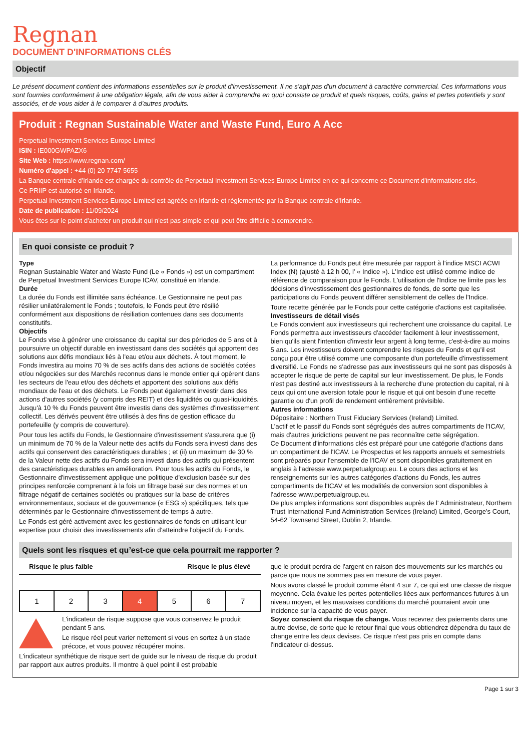Regnan
DOCUMENT D'INFORMATIONS CLÉS
Objectif
Le présent document contient des informations essentielles sur le produit d'investissement. Il ne s'agit pas d'un document à caractère commercial. Ces informations vous sont fournies conformément à une obligation légale, afin de vous aider à comprendre en quoi consiste ce produit et quels risques, coûts, gains et pertes potentiels y sont associés, et de vous aider à le comparer à d'autres produits.
Produit : Regnan Sustainable Water and Waste Fund, Euro A Acc
Perpetual Investment Services Europe Limited
ISIN : IE000GWPAZX6
Site Web : https://www.regnan.com/
Numéro d'appel : +44 (0) 20 7747 5655
La Banque centrale d'Irlande est chargée du contrôle de Perpetual Investment Services Europe Limited en ce qui concerne ce Document d'informations clés.
Ce PRIIP est autorisé en Irlande.
Perpetual Investment Services Europe Limited est agréée en Irlande et réglementée par la Banque centrale d'Irlande.
Date de publication : 11/09/2024
Vous êtes sur le point d'acheter un produit qui n'est pas simple et qui peut être difficile à comprendre.
En quoi consiste ce produit ?
Type
Regnan Sustainable Water and Waste Fund (Le « Fonds ») est un compartiment de Perpetual Investment Services Europe ICAV, constitué en Irlande.
Durée
La durée du Fonds est illimitée sans échéance. Le Gestionnaire ne peut pas résilier unilatéralement le Fonds ; toutefois, le Fonds peut être résilié conformément aux dispositions de résiliation contenues dans ses documents constitutifs.
Objectifs
Le Fonds vise à générer une croissance du capital sur des périodes de 5 ans et à poursuivre un objectif durable en investissant dans des sociétés qui apportent des solutions aux défis mondiaux liés à l'eau et/ou aux déchets. À tout moment, le Fonds investira au moins 70 % de ses actifs dans des actions de sociétés cotées et/ou négociées sur des Marchés reconnus dans le monde entier qui opèrent dans les secteurs de l'eau et/ou des déchets et apportent des solutions aux défis mondiaux de l'eau et des déchets. Le Fonds peut également investir dans des actions d'autres sociétés (y compris des REIT) et des liquidités ou quasi-liquidités. Jusqu'à 10 % du Fonds peuvent être investis dans des systèmes d'investissement collectif. Les dérivés peuvent être utilisés à des fins de gestion efficace du portefeuille (y compris de couverture).
Pour tous les actifs du Fonds, le Gestionnaire d'investissement s'assurera que (i) un minimum de 70 % de la Valeur nette des actifs du Fonds sera investi dans des actifs qui conservent des caractéristiques durables ; et (ii) un maximum de 30 % de la Valeur nette des actifs du Fonds sera investi dans des actifs qui présentent des caractéristiques durables en amélioration. Pour tous les actifs du Fonds, le Gestionnaire d'investissement applique une politique d'exclusion basée sur des principes renforcée comprenant à la fois un filtrage basé sur des normes et un filtrage négatif de certaines sociétés ou pratiques sur la base de critères environnementaux, sociaux et de gouvernance (« ESG ») spécifiques, tels que déterminés par le Gestionnaire d'investissement de temps à autre.
Le Fonds est géré activement avec les gestionnaires de fonds en utilisant leur expertise pour choisir des investissements afin d'atteindre l'objectif du Fonds.
La performance du Fonds peut être mesurée par rapport à l'indice MSCI ACWI Index (N) (ajusté à 12 h 00, l' « Indice »). L'Indice est utilisé comme indice de référence de comparaison pour le Fonds. L'utilisation de l'Indice ne limite pas les décisions d'investissement des gestionnaires de fonds, de sorte que les participations du Fonds peuvent différer sensiblement de celles de l'Indice.
Toute recette générée par le Fonds pour cette catégorie d'actions est capitalisée.
Investisseurs de détail visés
Le Fonds convient aux investisseurs qui recherchent une croissance du capital. Le Fonds permettra aux investisseurs d'accéder facilement à leur investissement, bien qu'ils aient l'intention d'investir leur argent à long terme, c'est-à-dire au moins 5 ans. Les investisseurs doivent comprendre les risques du Fonds et qu'il est conçu pour être utilisé comme une composante d'un portefeuille d'investissement diversifié. Le Fonds ne s'adresse pas aux investisseurs qui ne sont pas disposés à accepter le risque de perte de capital sur leur investissement. De plus, le Fonds n'est pas destiné aux investisseurs à la recherche d'une protection du capital, ni à ceux qui ont une aversion totale pour le risque et qui ont besoin d'une recette garantie ou d'un profil de rendement entièrement prévisible.
Autres informations
Dépositaire : Northern Trust Fiduciary Services (Ireland) Limited.
L'actif et le passif du Fonds sont ségrégués des autres compartiments de l'ICAV, mais d'autres juridictions peuvent ne pas reconnaître cette ségrégation.
Ce Document d'informations clés est préparé pour une catégorie d'actions dans un compartiment de l'ICAV. Le Prospectus et les rapports annuels et semestriels sont préparés pour l'ensemble de l'ICAV et sont disponibles gratuitement en anglais à l'adresse www.perpetualgroup.eu. Le cours des actions et les renseignements sur les autres catégories d'actions du Fonds, les autres compartiments de l'ICAV et les modalités de conversion sont disponibles à l'adresse www.perpetualgroup.eu.
De plus amples informations sont disponibles auprès de l' Administrateur, Northern Trust International Fund Administration Services (Ireland) Limited, George's Court, 54-62 Townsend Street, Dublin 2, Irlande.
Quels sont les risques et qu’est-ce que cela pourrait me rapporter ?
Risque le plus faible Risque le plus élevé
| 1 | 2 | 3 | 4 | 5 | 6 | 7 |
L'indicateur de risque suppose que vous conservez le produit pendant 5 ans.
Le risque réel peut varier nettement si vous en sortez à un stade précoce, et vous pouvez récupérer moins.
L'indicateur synthétique de risque sert de guide sur le niveau de risque du produit par rapport aux autres produits. Il montre à quel point il est probable
que le produit perdra de l'argent en raison des mouvements sur les marchés ou parce que nous ne sommes pas en mesure de vous payer.
Nous avons classé le produit comme étant 4 sur 7, ce qui est une classe de risque moyenne. Cela évalue les pertes potentielles liées aux performances futures à un niveau moyen, et les mauvaises conditions du marché pourraient avoir une incidence sur la capacité de vous payer.
Soyez conscient du risque de change. Vous recevrez des paiements dans une autre devise, de sorte que le retour final que vous obtiendrez dépendra du taux de change entre les deux devises. Ce risque n'est pas pris en compte dans l'indicateur ci-dessus.
Page 1 sur 3